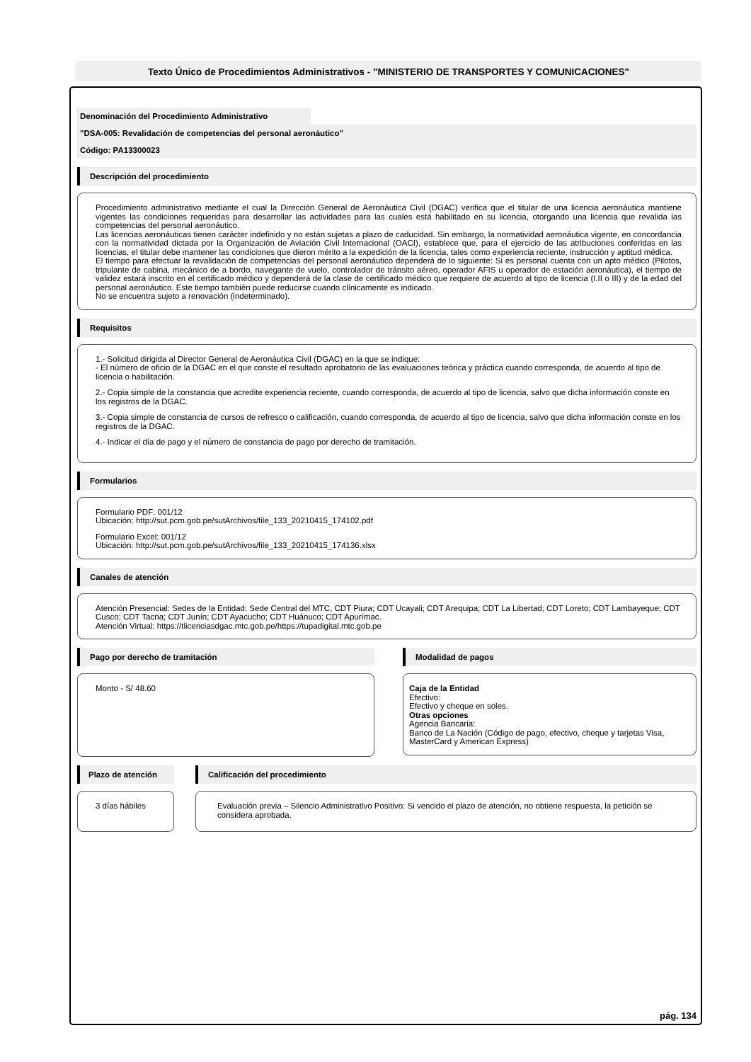Texto Único de Procedimientos Administrativos - "MINISTERIO DE TRANSPORTES Y COMUNICACIONES"
Denominación del Procedimiento Administrativo
"DSA-005: Revalidación de competencias del personal aeronáutico"
Código: PA13300023
Descripción del procedimiento
Procedimiento administrativo mediante el cual la Dirección General de Aeronáutica Civil (DGAC) verifica que el titular de una licencia aeronáutica mantiene vigentes las condiciones requeridas para desarrollar las actividades para las cuales está habilitado en su licencia, otorgando una licencia que revalida las competencias del personal aeronáutico.
Las licencias aeronáuticas tienen carácter indefinido y no están sujetas a plazo de caducidad. Sin embargo, la normatividad aeronáutica vigente, en concordancia con la normatividad dictada por la Organización de Aviación Civil Internacional (OACI), establece que, para el ejercicio de las atribuciones conferidas en las licencias, el titular debe mantener las condiciones que dieron mérito a la expedición de la licencia, tales como experiencia reciente, instrucción y aptitud médica.
El tiempo para efectuar la revalidación de competencias del personal aeronáutico dependerá de lo siguiente: Si es personal cuenta con un apto médico (Pilotos, tripulante de cabina, mecánico de a bordo, navegante de vuelo, controlador de tránsito aéreo, operador AFIS u operador de estación aeronáutica), el tiempo de validez estará inscrito en el certificado médico y dependerá de la clase de certificado médico que requiere de acuerdo al tipo de licencia (I.II o III) y de la edad del personal aeronáutico. Este tiempo también puede reducirse cuando clínicamente es indicado.
No se encuentra sujeto a renovación (indeterminado).
Requisitos
1.- Solicitud dirigida al Director General de Aeronáutica Civil (DGAC) en la que se indique:
- El número de oficio de la DGAC en el que conste el resultado aprobatorio de las evaluaciones teórica y práctica cuando corresponda, de acuerdo al tipo de licencia o habilitación.
2.- Copia simple de la constancia que acredite experiencia reciente, cuando corresponda, de acuerdo al tipo de licencia, salvo que dicha información conste en los registros de la DGAC.
3.- Copia simple de constancia de cursos de refresco o calificación, cuando corresponda, de acuerdo al tipo de licencia, salvo que dicha información conste en los registros de la DGAC.
4.- Indicar el día de pago y el número de constancia de pago por derecho de tramitación.
Formularios
Formulario PDF: 001/12
Ubicación: http://sut.pcm.gob.pe/sutArchivos/file_133_20210415_174102.pdf
Formulario Excel: 001/12
Ubicación: http://sut.pcm.gob.pe/sutArchivos/file_133_20210415_174136.xlsx
Canales de atención
Atención Presencial: Sedes de la Entidad: Sede Central del MTC, CDT Piura; CDT Ucayali; CDT Arequipa; CDT La Libertad; CDT Loreto; CDT Lambayeque; CDT Cusco; CDT Tacna; CDT Junín; CDT Ayacucho; CDT Huánuco; CDT Apurímac.
Atención Virtual: https://tlicenciasdgac.mtc.gob.pe/https://tupadigital.mtc.gob.pe
Pago por derecho de tramitación
Monto - S/ 48.60
Modalidad de pagos
Caja de la Entidad
Efectivo:
Efectivo y cheque en soles.
Otras opciones
Agencia Bancaria:
Banco de La Nación (Código de pago, efectivo, cheque y tarjetas Visa, MasterCard y American Express)
Plazo de atención
3 días hábiles
Calificación del procedimiento
Evaluación previa – Silencio Administrativo Positivo: Si vencido el plazo de atención, no obtiene respuesta, la petición se considera aprobada.
pág. 134